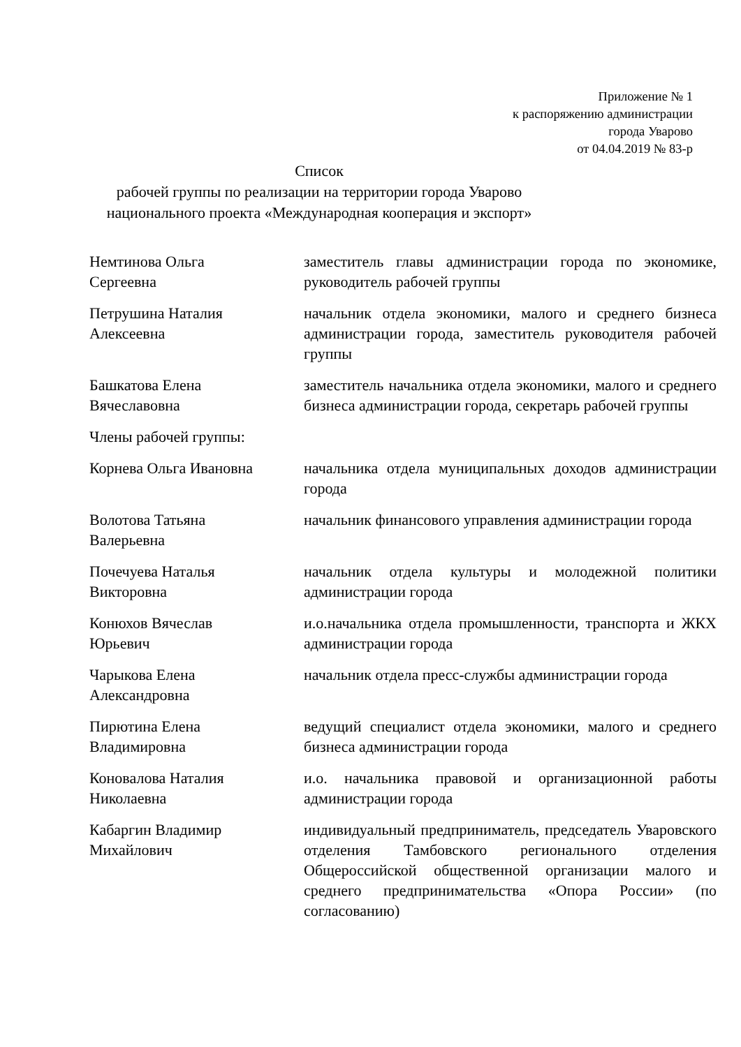Приложение № 1
к распоряжению администрации
города Уварово
от 04.04.2019 № 83-р
Список
рабочей группы по реализации на территории города Уварово
национального проекта «Международная кооперация и экспорт»
| Немтинова Ольга Сергеевна | заместитель главы администрации города по экономике, руководитель рабочей группы |
| Петрушина Наталия Алексеевна | начальник отдела экономики, малого и среднего бизнеса администрации города, заместитель руководителя рабочей группы |
| Башкатова Елена Вячеславовна | заместитель начальника отдела экономики, малого и среднего бизнеса администрации города, секретарь рабочей группы |
| Члены рабочей группы: | |
| Корнева Ольга Ивановна | начальника отдела муниципальных доходов администрации города |
| Волотова Татьяна Валерьевна | начальник финансового управления администрации города |
| Почечуева Наталья Викторовна | начальник отдела культуры и молодежной политики администрации города |
| Конюхов Вячеслав Юрьевич | и.о.начальника отдела промышленности, транспорта и ЖКХ администрации города |
| Чарыкова Елена Александровна | начальник отдела пресс-службы администрации города |
| Пирютина Елена Владимировна | ведущий специалист отдела экономики, малого и среднего бизнеса администрации города |
| Коновалова Наталия Николаевна | и.о. начальника правовой и организационной работы администрации города |
| Кабаргин Владимир Михайлович | индивидуальный предприниматель, председатель Уваровского отделения Тамбовского регионального отделения Общероссийской общественной организации малого и среднего предпринимательства «Опора России» (по согласованию) |